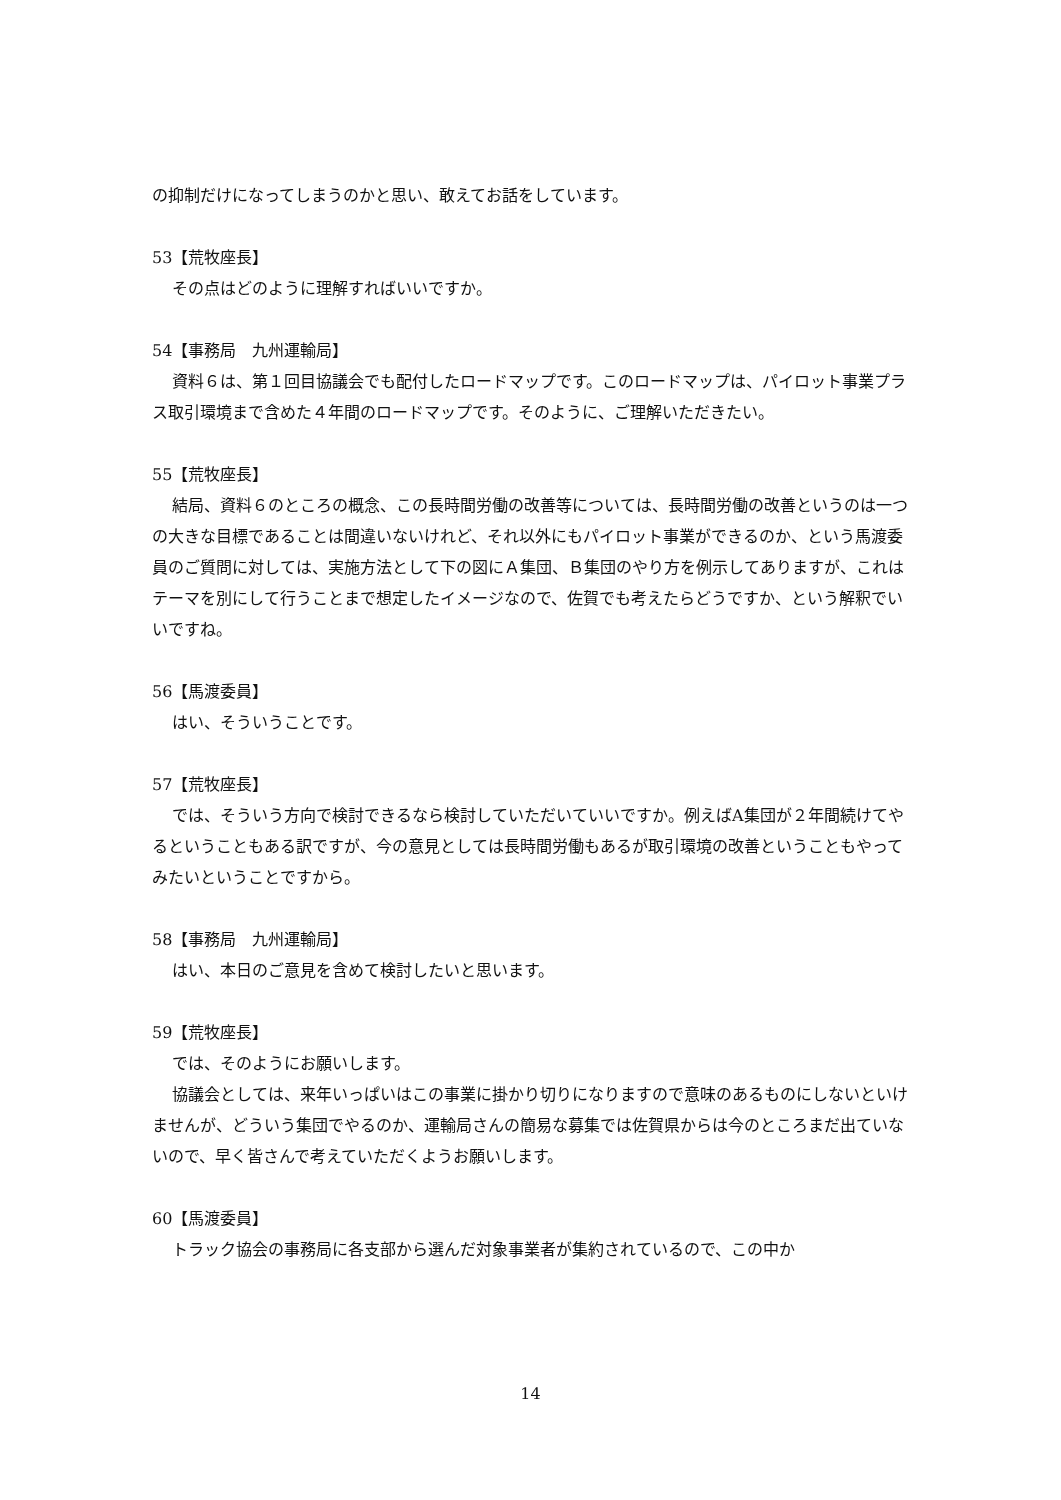の抑制だけになってしまうのかと思い、敢えてお話をしています。
53【荒牧座長】
その点はどのように理解すればいいですか。
54【事務局　九州運輸局】
資料６は、第１回目協議会でも配付したロードマップです。このロードマップは、パイロット事業プラス取引環境まで含めた４年間のロードマップです。そのように、ご理解いただきたい。
55【荒牧座長】
結局、資料６のところの概念、この長時間労働の改善等については、長時間労働の改善というのは一つの大きな目標であることは間違いないけれど、それ以外にもパイロット事業ができるのか、という馬渡委員のご質問に対しては、実施方法として下の図にＡ集団、Ｂ集団のやり方を例示してありますが、これはテーマを別にして行うことまで想定したイメージなので、佐賀でも考えたらどうですか、という解釈でいいですね。
56【馬渡委員】
はい、そういうことです。
57【荒牧座長】
では、そういう方向で検討できるなら検討していただいていいですか。例えばA集団が２年間続けてやるということもある訳ですが、今の意見としては長時間労働もあるが取引環境の改善ということもやってみたいということですから。
58【事務局　九州運輸局】
はい、本日のご意見を含めて検討したいと思います。
59【荒牧座長】
では、そのようにお願いします。
協議会としては、来年いっぱいはこの事業に掛かり切りになりますので意味のあるものにしないといけませんが、どういう集団でやるのか、運輸局さんの簡易な募集では佐賀県からは今のところまだ出ていないので、早く皆さんで考えていただくようお願いします。
60【馬渡委員】
トラック協会の事務局に各支部から選んだ対象事業者が集約されているので、この中か
14